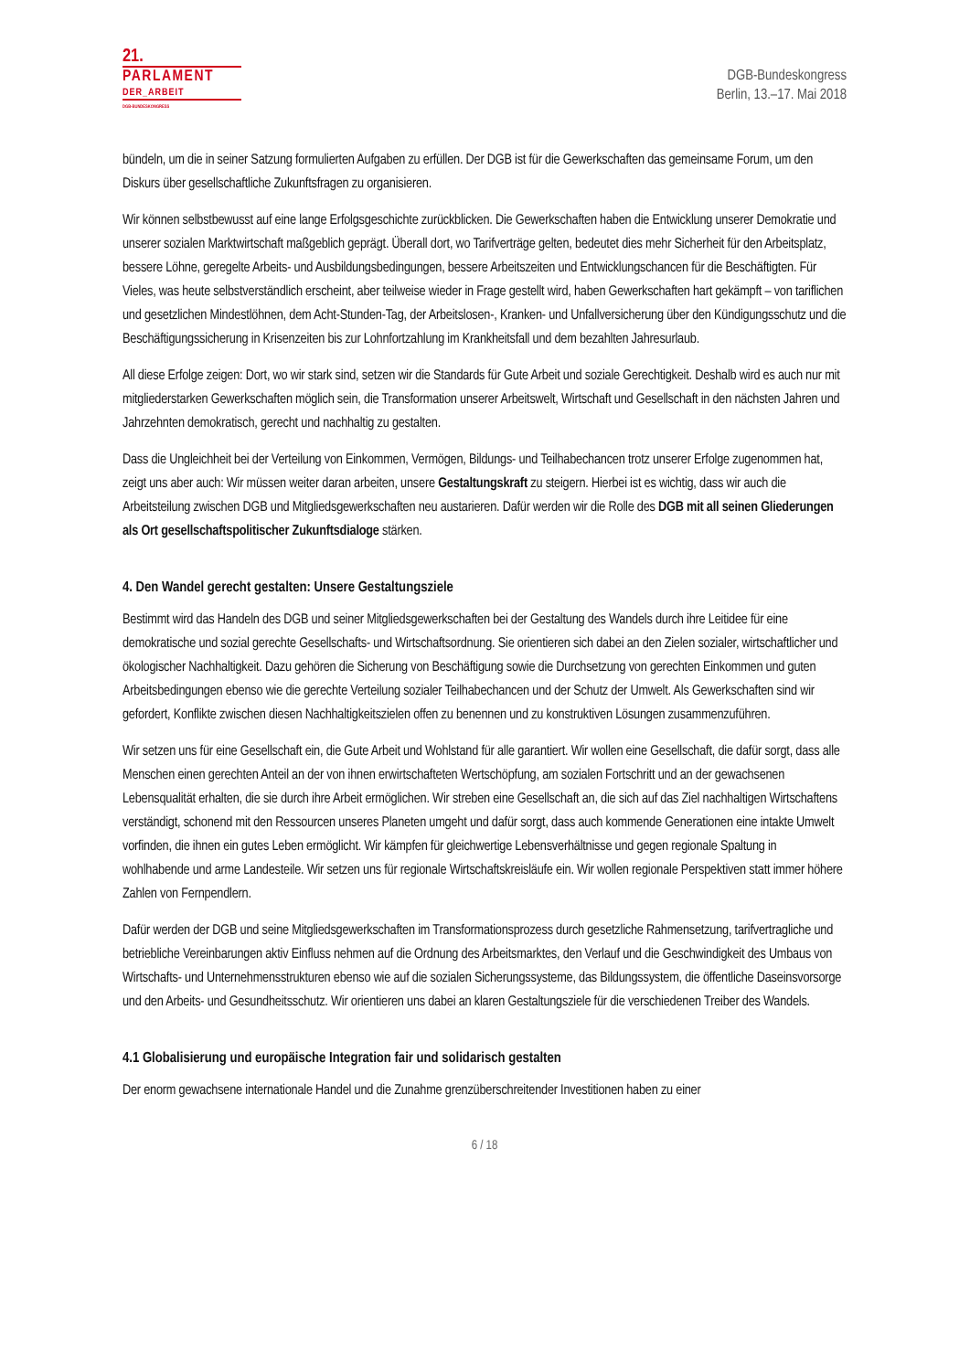21.
PARLAMENT
DER_ARBEIT
DGB-BUNDESKONGRESS
DGB-Bundeskongress
Berlin, 13.–17. Mai 2018
bündeln, um die in seiner Satzung formulierten Aufgaben zu erfüllen. Der DGB ist für die Gewerkschaften das gemeinsame Forum, um den Diskurs über gesellschaftliche Zukunftsfragen zu organisieren.
Wir können selbstbewusst auf eine lange Erfolgsgeschichte zurückblicken. Die Gewerkschaften haben die Entwicklung unserer Demokratie und unserer sozialen Marktwirtschaft maßgeblich geprägt. Überall dort, wo Tarifverträge gelten, bedeutet dies mehr Sicherheit für den Arbeitsplatz, bessere Löhne, geregelte Arbeits- und Ausbildungsbedingungen, bessere Arbeitszeiten und Entwicklungschancen für die Beschäftigten. Für Vieles, was heute selbstverständlich erscheint, aber teilweise wieder in Frage gestellt wird, haben Gewerkschaften hart gekämpft – von tariflichen und gesetzlichen Mindestlöhnen, dem Acht-Stunden-Tag, der Arbeitslosen-, Kranken- und Unfallversicherung über den Kündigungsschutz und die Beschäftigungssicherung in Krisenzeiten bis zur Lohnfortzahlung im Krankheitsfall und dem bezahlten Jahresurlaub.
All diese Erfolge zeigen: Dort, wo wir stark sind, setzen wir die Standards für Gute Arbeit und soziale Gerechtigkeit. Deshalb wird es auch nur mit mitgliederstarken Gewerkschaften möglich sein, die Transformation unserer Arbeitswelt, Wirtschaft und Gesellschaft in den nächsten Jahren und Jahrzehnten demokratisch, gerecht und nachhaltig zu gestalten.
Dass die Ungleichheit bei der Verteilung von Einkommen, Vermögen, Bildungs- und Teilhabechancen trotz unserer Erfolge zugenommen hat, zeigt uns aber auch: Wir müssen weiter daran arbeiten, unsere Gestaltungskraft zu steigern. Hierbei ist es wichtig, dass wir auch die Arbeitsteilung zwischen DGB und Mitgliedsgewerkschaften neu austarieren. Dafür werden wir die Rolle des DGB mit all seinen Gliederungen als Ort gesellschaftspolitischer Zukunftsdialoge stärken.
4. Den Wandel gerecht gestalten: Unsere Gestaltungsziele
Bestimmt wird das Handeln des DGB und seiner Mitgliedsgewerkschaften bei der Gestaltung des Wandels durch ihre Leitidee für eine demokratische und sozial gerechte Gesellschafts- und Wirtschaftsordnung. Sie orientieren sich dabei an den Zielen sozialer, wirtschaftlicher und ökologischer Nachhaltigkeit. Dazu gehören die Sicherung von Beschäftigung sowie die Durchsetzung von gerechten Einkommen und guten Arbeitsbedingungen ebenso wie die gerechte Verteilung sozialer Teilhabechancen und der Schutz der Umwelt. Als Gewerkschaften sind wir gefordert, Konflikte zwischen diesen Nachhaltigkeitszielen offen zu benennen und zu konstruktiven Lösungen zusammenzuführen.
Wir setzen uns für eine Gesellschaft ein, die Gute Arbeit und Wohlstand für alle garantiert. Wir wollen eine Gesellschaft, die dafür sorgt, dass alle Menschen einen gerechten Anteil an der von ihnen erwirtschafteten Wertschöpfung, am sozialen Fortschritt und an der gewachsenen Lebensqualität erhalten, die sie durch ihre Arbeit ermöglichen. Wir streben eine Gesellschaft an, die sich auf das Ziel nachhaltigen Wirtschaftens verständigt, schonend mit den Ressourcen unseres Planeten umgeht und dafür sorgt, dass auch kommende Generationen eine intakte Umwelt vorfinden, die ihnen ein gutes Leben ermöglicht. Wir kämpfen für gleichwertige Lebensverhältnisse und gegen regionale Spaltung in wohlhabende und arme Landesteile. Wir setzen uns für regionale Wirtschaftskreisläufe ein. Wir wollen regionale Perspektiven statt immer höhere Zahlen von Fernpendlern.
Dafür werden der DGB und seine Mitgliedsgewerkschaften im Transformationsprozess durch gesetzliche Rahmensetzung, tarifvertragliche und betriebliche Vereinbarungen aktiv Einfluss nehmen auf die Ordnung des Arbeitsmarktes, den Verlauf und die Geschwindigkeit des Umbaus von Wirtschafts- und Unternehmensstrukturen ebenso wie auf die sozialen Sicherungssysteme, das Bildungssystem, die öffentliche Daseinsvorsorge und den Arbeits- und Gesundheitsschutz. Wir orientieren uns dabei an klaren Gestaltungsziele für die verschiedenen Treiber des Wandels.
4.1 Globalisierung und europäische Integration fair und solidarisch gestalten
Der enorm gewachsene internationale Handel und die Zunahme grenzüberschreitender Investitionen haben zu einer
6 / 18